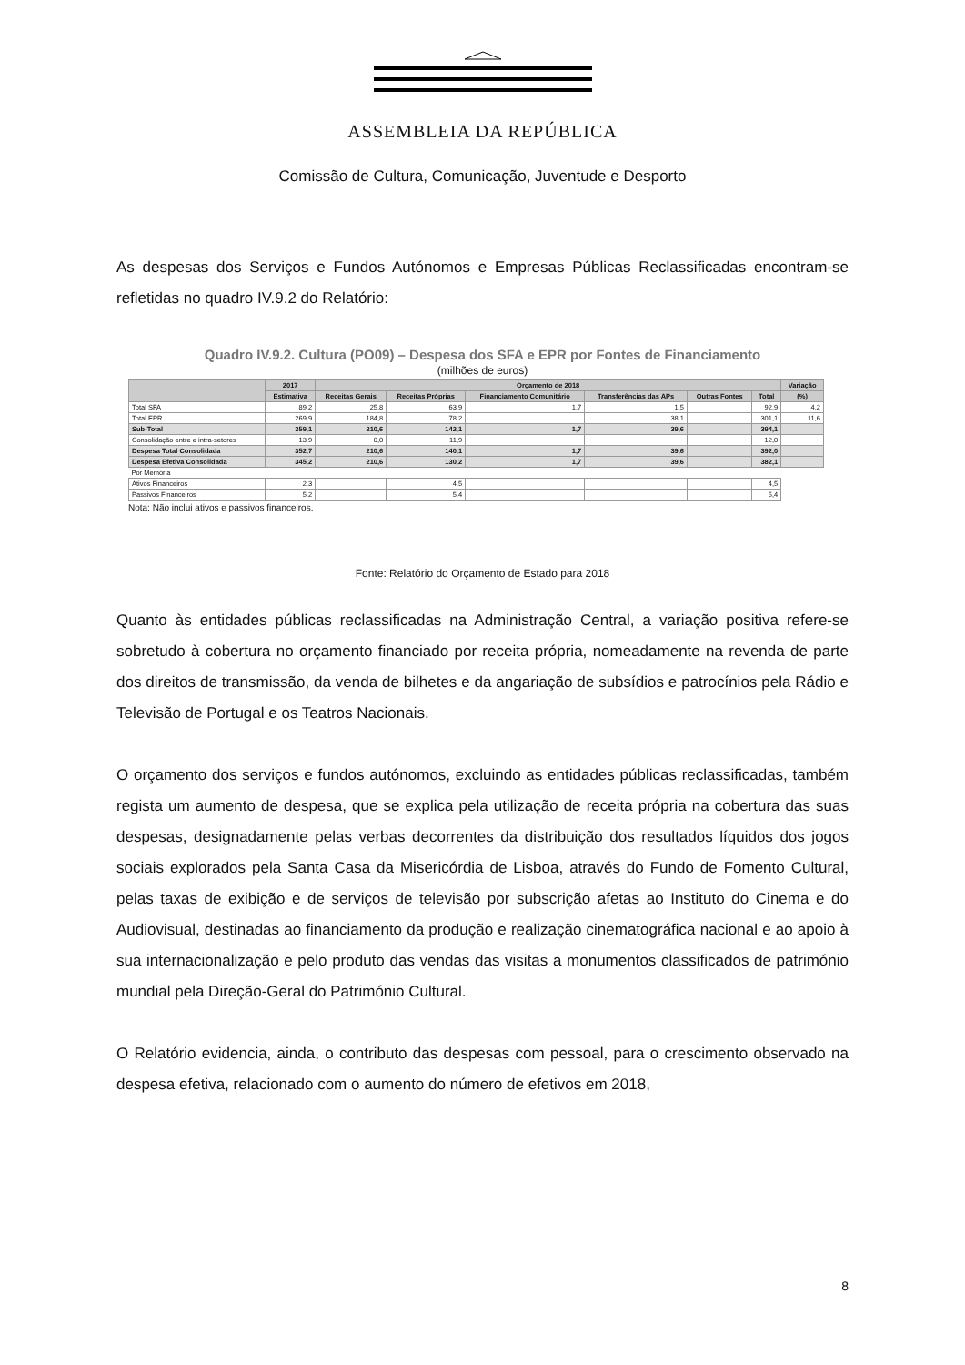ASSEMBLEIA DA REPÚBLICA
Comissão de Cultura, Comunicação, Juventude e Desporto
As despesas dos Serviços e Fundos Autónomos e Empresas Públicas Reclassificadas encontram-se refletidas no quadro IV.9.2 do Relatório:
Quadro IV.9.2. Cultura (PO09) – Despesa dos SFA e EPR por Fontes de Financiamento
(milhões de euros)
| | 2017 | Orçamento de 2018 | | | | | | Variação |
| --- | --- | --- | --- | --- | --- | --- | --- | --- |
| | Estimativa | Receitas Gerais | Receitas Próprias | Financiamento Comunitário | Transferências das APs | Outras Fontes | Total | (%) |
| Total SFA | 89,2 | 25,8 | 63,9 | 1,7 | 1,5 | | 92,9 | 4,2 |
| Total EPR | 269,9 | 184,8 | 78,2 | | 38,1 | | 301,1 | 11,6 |
| Sub-Total | 359,1 | 210,6 | 142,1 | 1,7 | 39,6 | | 394,1 | |
| Consolidação entre e intra-setores | 13,9 | 0,0 | 11,9 | | | | 12,0 | |
| Despesa Total Consolidada | 352,7 | 210,6 | 140,1 | 1,7 | 39,6 | | 392,0 | |
| Despesa Efetiva Consolidada | 345,2 | 210,6 | 130,2 | 1,7 | 39,6 | | 382,1 | |
| Por Memória | | | | | | | | |
| Ativos Financeiros | 2,3 | | 4,5 | | | | 4,5 | |
| Passivos Financeiros | 5,2 | | 5,4 | | | | 5,4 | |
Nota: Não inclui ativos e passivos financeiros.
Fonte: Relatório do Orçamento de Estado para 2018
Quanto às entidades públicas reclassificadas na Administração Central, a variação positiva refere-se sobretudo à cobertura no orçamento financiado por receita própria, nomeadamente na revenda de parte dos direitos de transmissão, da venda de bilhetes e da angariação de subsídios e patrocínios pela Rádio e Televisão de Portugal e os Teatros Nacionais.
O orçamento dos serviços e fundos autónomos, excluindo as entidades públicas reclassificadas, também regista um aumento de despesa, que se explica pela utilização de receita própria na cobertura das suas despesas, designadamente pelas verbas decorrentes da distribuição dos resultados líquidos dos jogos sociais explorados pela Santa Casa da Misericórdia de Lisboa, através do Fundo de Fomento Cultural, pelas taxas de exibição e de serviços de televisão por subscrição afetas ao Instituto do Cinema e do Audiovisual, destinadas ao financiamento da produção e realização cinematográfica nacional e ao apoio à sua internacionalização e pelo produto das vendas das visitas a monumentos classificados de património mundial pela Direção-Geral do Património Cultural.
O Relatório evidencia, ainda, o contributo das despesas com pessoal, para o crescimento observado na despesa efetiva, relacionado com o aumento do número de efetivos em 2018,
8